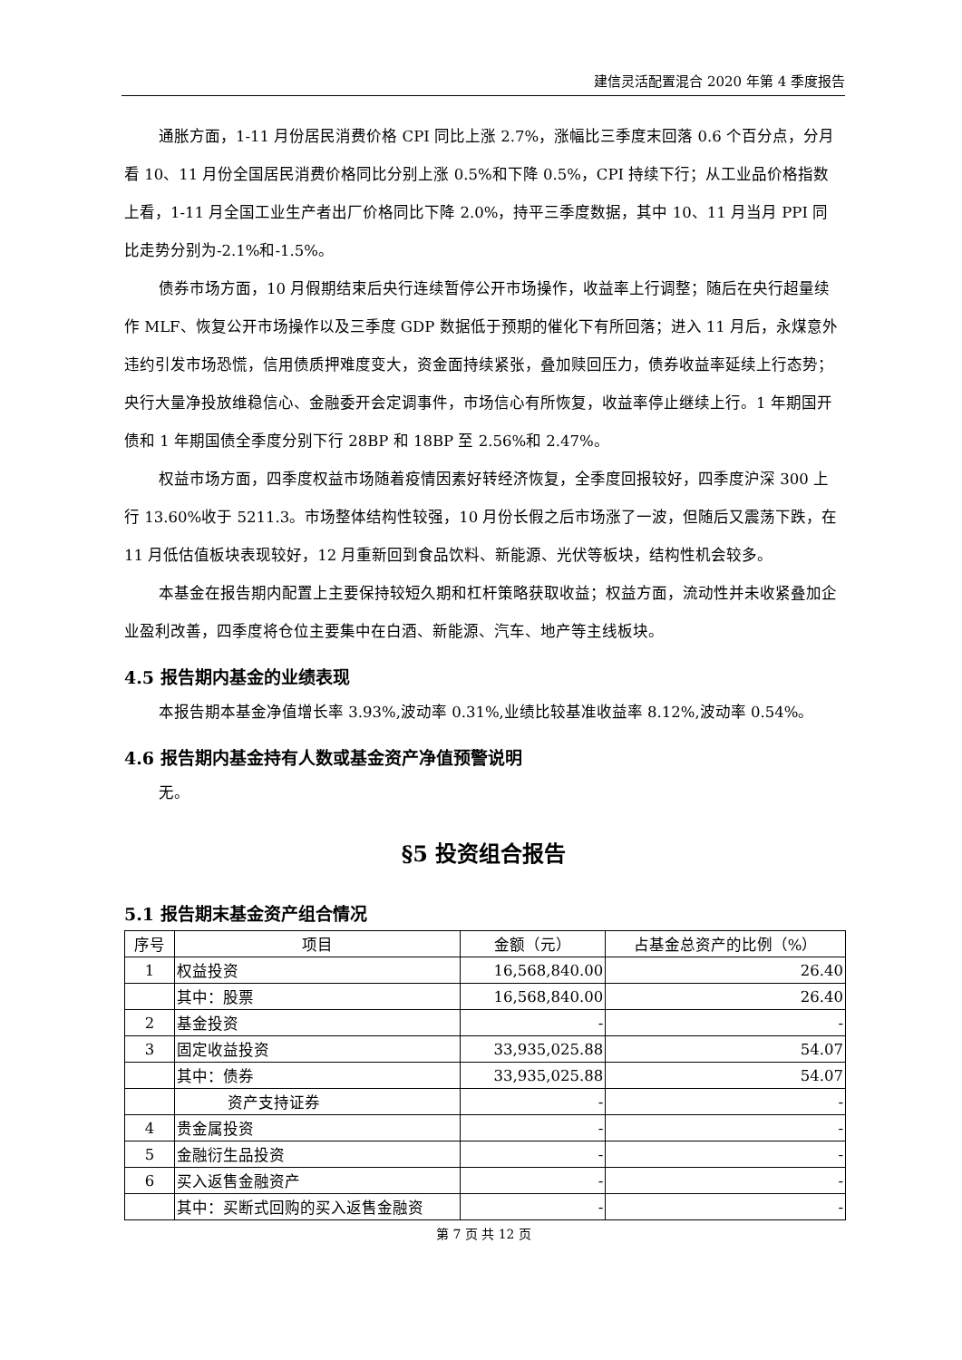建信灵活配置混合 2020 年第 4 季度报告
通胀方面，1-11 月份居民消费价格 CPI 同比上涨 2.7%，涨幅比三季度末回落 0.6 个百分点，分月看 10、11 月份全国居民消费价格同比分别上涨 0.5%和下降 0.5%，CPI 持续下行；从工业品价格指数上看，1-11 月全国工业生产者出厂价格同比下降 2.0%，持平三季度数据，其中 10、11 月当月 PPI 同比走势分别为-2.1%和-1.5%。
债券市场方面，10 月假期结束后央行连续暂停公开市场操作，收益率上行调整；随后在央行超量续作 MLF、恢复公开市场操作以及三季度 GDP 数据低于预期的催化下有所回落；进入 11 月后，永煤意外违约引发市场恐慌，信用债质押难度变大，资金面持续紧张，叠加赎回压力，债券收益率延续上行态势；央行大量净投放维稳信心、金融委开会定调事件，市场信心有所恢复，收益率停止继续上行。1 年期国开债和 1 年期国债全季度分别下行 28BP 和 18BP 至 2.56%和 2.47%。
权益市场方面，四季度权益市场随着疫情因素好转经济恢复，全季度回报较好，四季度沪深 300 上行 13.60%收于 5211.3。市场整体结构性较强，10 月份长假之后市场涨了一波，但随后又震荡下跌，在 11 月低估值板块表现较好，12 月重新回到食品饮料、新能源、光伏等板块，结构性机会较多。
本基金在报告期内配置上主要保持较短久期和杠杆策略获取收益；权益方面，流动性并未收紧叠加企业盈利改善，四季度将仓位主要集中在白酒、新能源、汽车、地产等主线板块。
4.5 报告期内基金的业绩表现
本报告期本基金净值增长率 3.93%,波动率 0.31%,业绩比较基准收益率 8.12%,波动率 0.54%。
4.6 报告期内基金持有人数或基金资产净值预警说明
无。
§5 投资组合报告
5.1 报告期末基金资产组合情况
| 序号 | 项目 | 金额（元） | 占基金总资产的比例（%） |
| --- | --- | --- | --- |
| 1 | 权益投资 | 16,568,840.00 | 26.40 |
| | 其中：股票 | 16,568,840.00 | 26.40 |
| 2 | 基金投资 | - | - |
| 3 | 固定收益投资 | 33,935,025.88 | 54.07 |
| | 其中：债券 | 33,935,025.88 | 54.07 |
| | 资产支持证券 | - | - |
| 4 | 贵金属投资 | - | - |
| 5 | 金融衍生品投资 | - | - |
| 6 | 买入返售金融资产 | - | - |
| | 其中：买断式回购的买入返售金融资 | - | - |
第 7 页 共 12 页